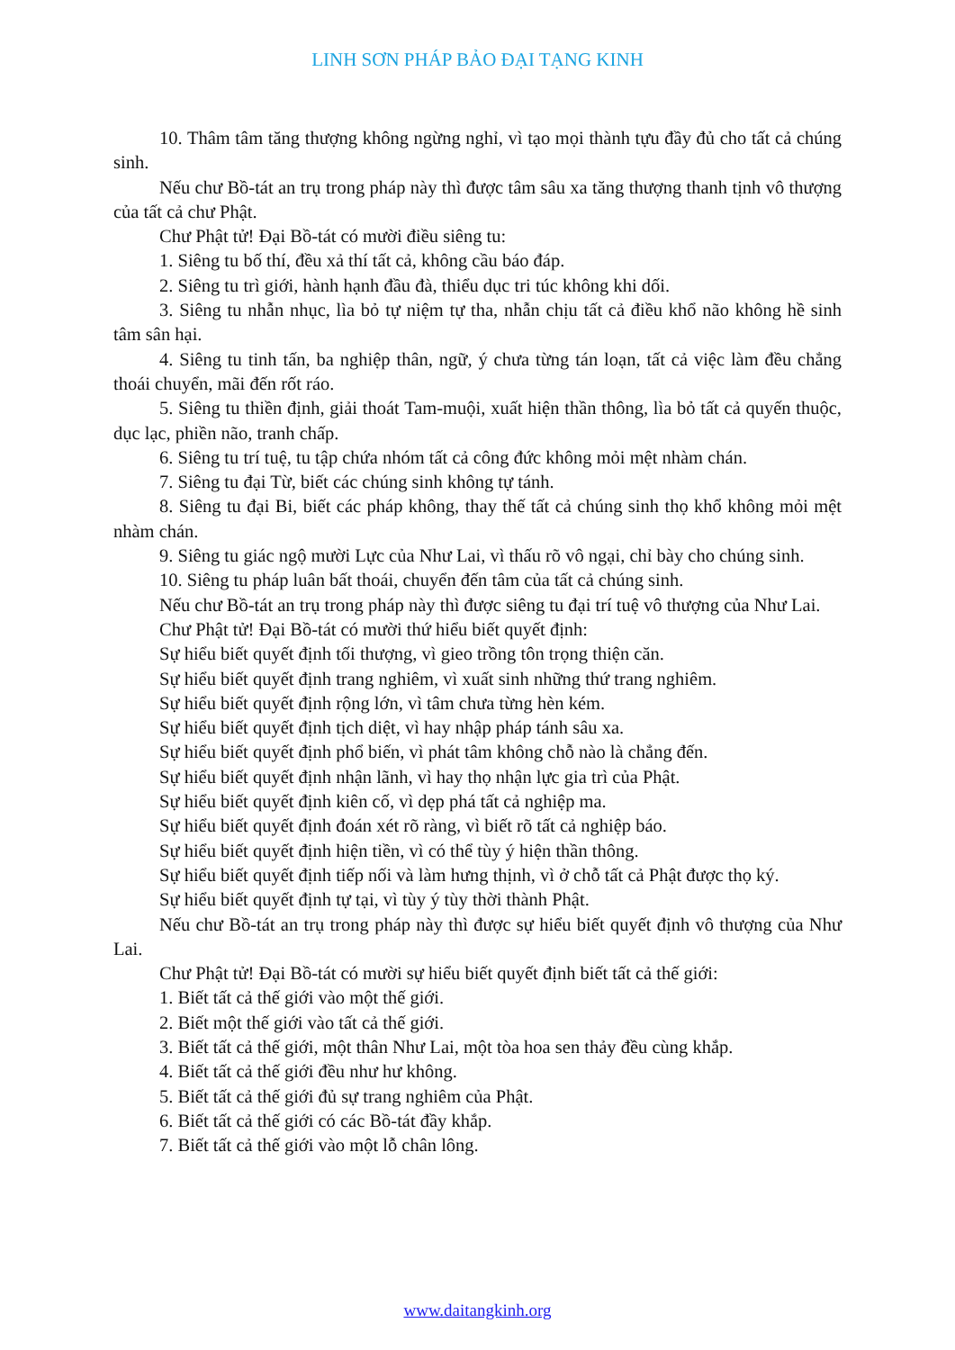LINH SƠN PHÁP BẢO ĐẠI TẠNG KINH
10. Thâm tâm tăng thượng không ngừng nghỉ, vì tạo mọi thành tựu đầy đủ cho tất cả chúng sinh.
Nếu chư Bồ-tát an trụ trong pháp này thì được tâm sâu xa tăng thượng thanh tịnh vô thượng của tất cả chư Phật.
Chư Phật tử! Đại Bồ-tát có mười điều siêng tu:
1. Siêng tu bố thí, đều xả thí tất cả, không cầu báo đáp.
2. Siêng tu trì giới, hành hạnh đầu đà, thiểu dục tri túc không khi dối.
3. Siêng tu nhẫn nhục, lìa bỏ tự niệm tự tha, nhẫn chịu tất cả điều khổ não không hề sinh tâm sân hại.
4. Siêng tu tinh tấn, ba nghiệp thân, ngữ, ý chưa từng tán loạn, tất cả việc làm đều chẳng thoái chuyển, mãi đến rốt ráo.
5. Siêng tu thiền định, giải thoát Tam-muội, xuất hiện thần thông, lìa bỏ tất cả quyến thuộc, dục lạc, phiền não, tranh chấp.
6. Siêng tu trí tuệ, tu tập chứa nhóm tất cả công đức không mỏi mệt nhàm chán.
7. Siêng tu đại Từ, biết các chúng sinh không tự tánh.
8. Siêng tu đại Bi, biết các pháp không, thay thế tất cả chúng sinh thọ khổ không mỏi mệt nhàm chán.
9. Siêng tu giác ngộ mười Lực của Như Lai, vì thấu rõ vô ngại, chỉ bày cho chúng sinh.
10. Siêng tu pháp luân bất thoái, chuyển đến tâm của tất cả chúng sinh.
Nếu chư Bồ-tát an trụ trong pháp này thì được siêng tu đại trí tuệ vô thượng của Như Lai.
Chư Phật tử! Đại Bồ-tát có mười thứ hiểu biết quyết định:
Sự hiểu biết quyết định tối thượng, vì gieo trồng tôn trọng thiện căn.
Sự hiểu biết quyết định trang nghiêm, vì xuất sinh những thứ trang nghiêm.
Sự hiểu biết quyết định rộng lớn, vì tâm chưa từng hèn kém.
Sự hiểu biết quyết định tịch diệt, vì hay nhập pháp tánh sâu xa.
Sự hiểu biết quyết định phổ biến, vì phát tâm không chỗ nào là chẳng đến.
Sự hiểu biết quyết định nhận lãnh, vì hay thọ nhận lực gia trì của Phật.
Sự hiểu biết quyết định kiên cố, vì dẹp phá tất cả nghiệp ma.
Sự hiểu biết quyết định đoán xét rõ ràng, vì biết rõ tất cả nghiệp báo.
Sự hiểu biết quyết định hiện tiền, vì có thể tùy ý hiện thần thông.
Sự hiểu biết quyết định tiếp nối và làm hưng thịnh, vì ở chỗ tất cả Phật được thọ ký.
Sự hiểu biết quyết định tự tại, vì tùy ý tùy thời thành Phật.
Nếu chư Bồ-tát an trụ trong pháp này thì được sự hiểu biết quyết định vô thượng của Như Lai.
Chư Phật tử! Đại Bồ-tát có mười sự hiểu biết quyết định biết tất cả thế giới:
1. Biết tất cả thế giới vào một thế giới.
2. Biết một thế giới vào tất cả thế giới.
3. Biết tất cả thế giới, một thân Như Lai, một tòa hoa sen thảy đều cùng khắp.
4. Biết tất cả thế giới đều như hư không.
5. Biết tất cả thế giới đủ sự trang nghiêm của Phật.
6. Biết tất cả thế giới có các Bồ-tát đầy khắp.
7. Biết tất cả thế giới vào một lỗ chân lông.
www.daitangkinh.org